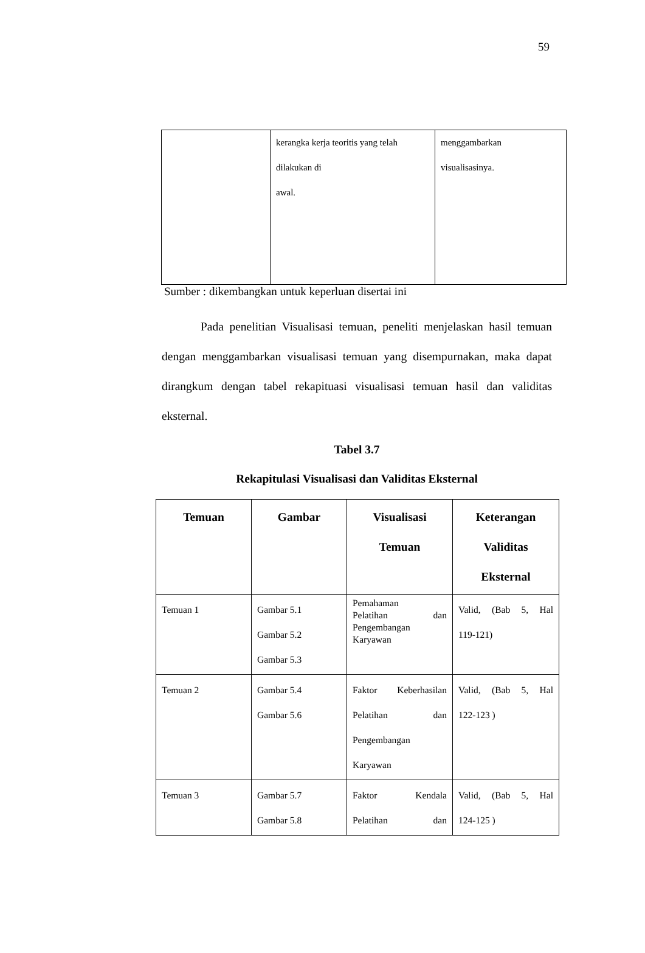59
| | kerangka kerja teoritis yang telah dilakukan di awal. | menggambarkan visualisasinya. |
Sumber : dikembangkan untuk keperluan disertai ini
Pada penelitian Visualisasi temuan, peneliti menjelaskan hasil temuan dengan menggambarkan visualisasi temuan yang disempurnakan, maka dapat dirangkum dengan tabel rekapituasi visualisasi temuan hasil dan validitas eksternal.
Tabel 3.7
Rekapitulasi Visualisasi dan Validitas Eksternal
| Temuan | Gambar | Visualisasi Temuan | Keterangan Validitas Eksternal |
| --- | --- | --- | --- |
| Temuan 1 | Gambar 5.1 Gambar 5.2 Gambar 5.3 | Pemahaman Pelatihan dan Pengembangan Karyawan | Valid, (Bab 5, Hal 119-121) |
| Temuan 2 | Gambar 5.4 Gambar 5.6 | Faktor Keberhasilan Pelatihan dan Pengembangan Karyawan | Valid, (Bab 5, Hal 122-123 ) |
| Temuan 3 | Gambar 5.7 Gambar 5.8 | Faktor Kendala Pelatihan dan | Valid, (Bab 5, Hal 124-125 ) |